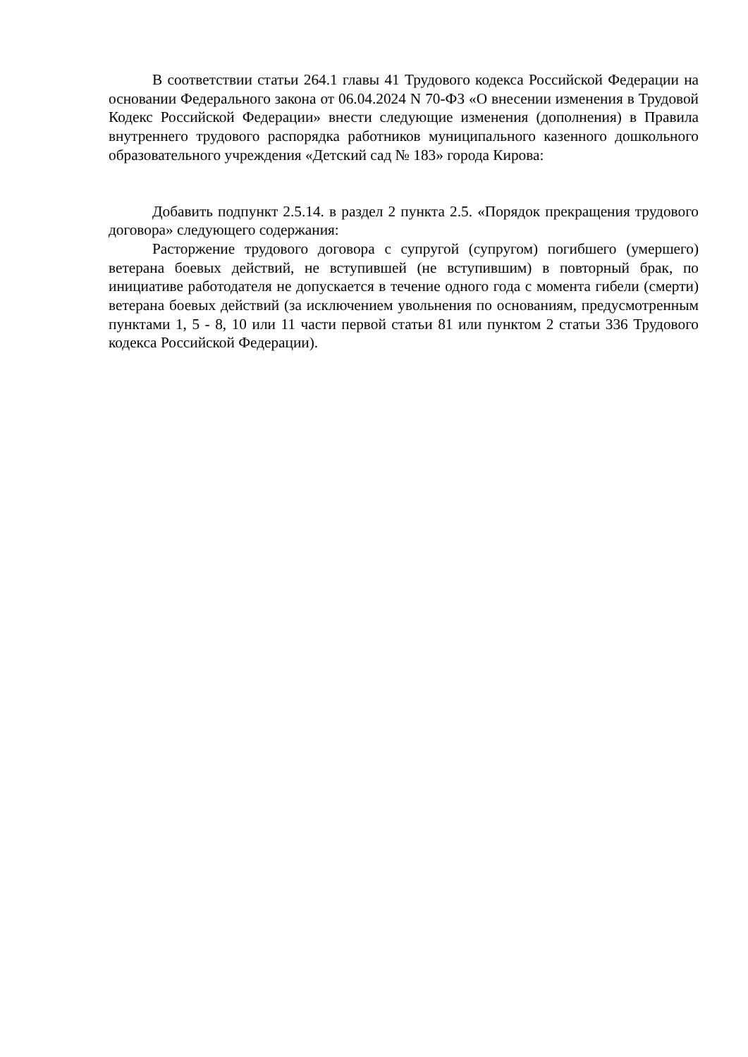В соответствии статьи 264.1 главы 41 Трудового кодекса Российской Федерации на основании Федерального закона от 06.04.2024 N 70-ФЗ «О внесении изменения в Трудовой Кодекс Российской Федерации» внести следующие изменения (дополнения) в Правила внутреннего трудового распорядка работников муниципального казенного дошкольного образовательного учреждения «Детский сад № 183» города Кирова:
Добавить подпункт 2.5.14. в раздел 2 пункта 2.5. «Порядок прекращения трудового договора» следующего содержания:
Расторжение трудового договора с супругой (супругом) погибшего (умершего) ветерана боевых действий, не вступившей (не вступившим) в повторный брак, по инициативе работодателя не допускается в течение одного года с момента гибели (смерти) ветерана боевых действий (за исключением увольнения по основаниям, предусмотренным пунктами 1, 5 - 8, 10 или 11 части первой статьи 81 или пунктом 2 статьи 336 Трудового кодекса Российской Федерации).